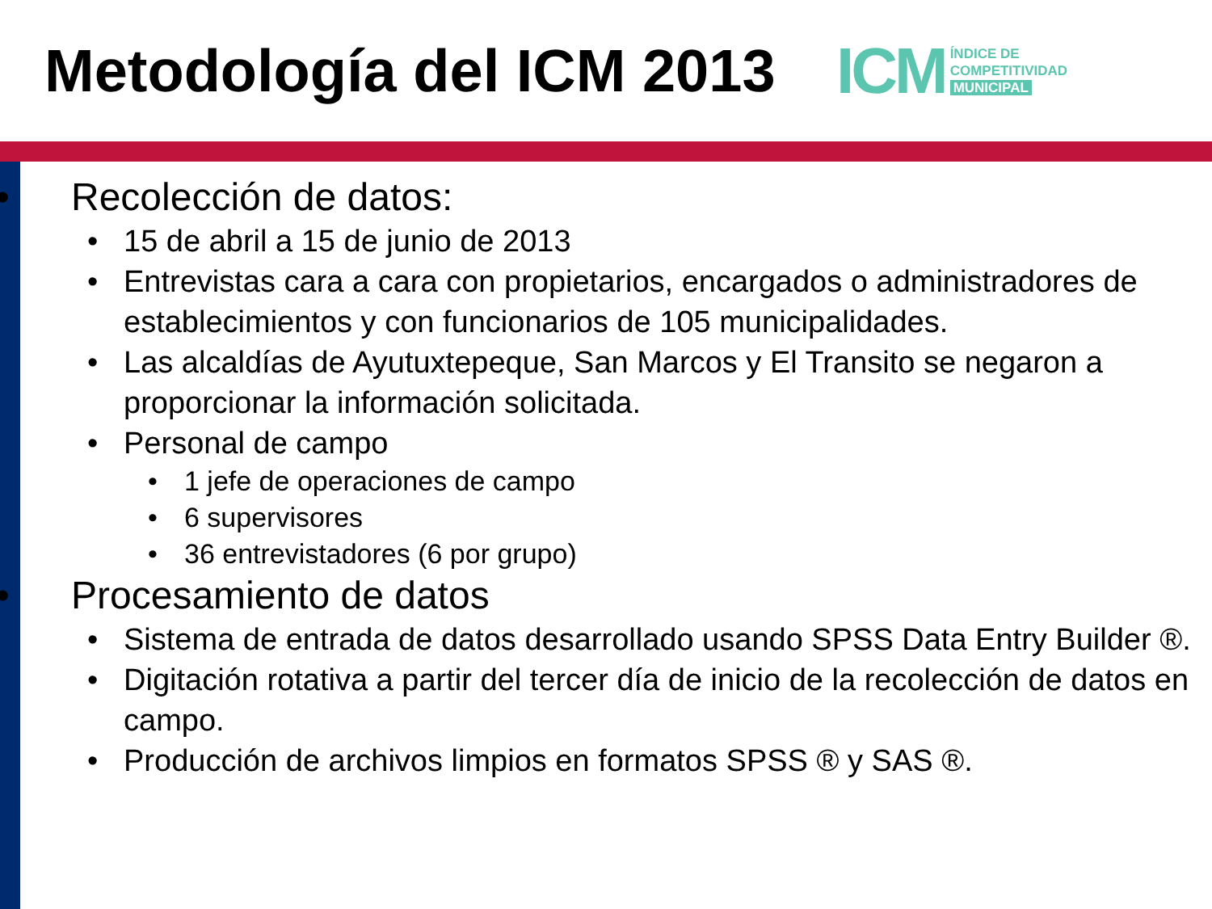Metodología del ICM 2013
ICM
ÍNDICE DE
COMPETITIVIDAD
MUNICIPAL
• Recolección de datos:
• 15 de abril a 15 de junio de 2013
• Entrevistas cara a cara con propietarios, encargados o administradores de establecimientos y con funcionarios de 105 municipalidades.
• Las alcaldías de Ayutuxtepeque, San Marcos y El Transito se negaron a proporcionar la información solicitada.
• Personal de campo
• 1 jefe de operaciones de campo
• 6 supervisores
• 36 entrevistadores (6 por grupo)
• Procesamiento de datos
• Sistema de entrada de datos desarrollado usando SPSS Data Entry Builder ®.
• Digitación rotativa a partir del tercer día de inicio de la recolección de datos en campo.
• Producción de archivos limpios en formatos SPSS ® y SAS ®.